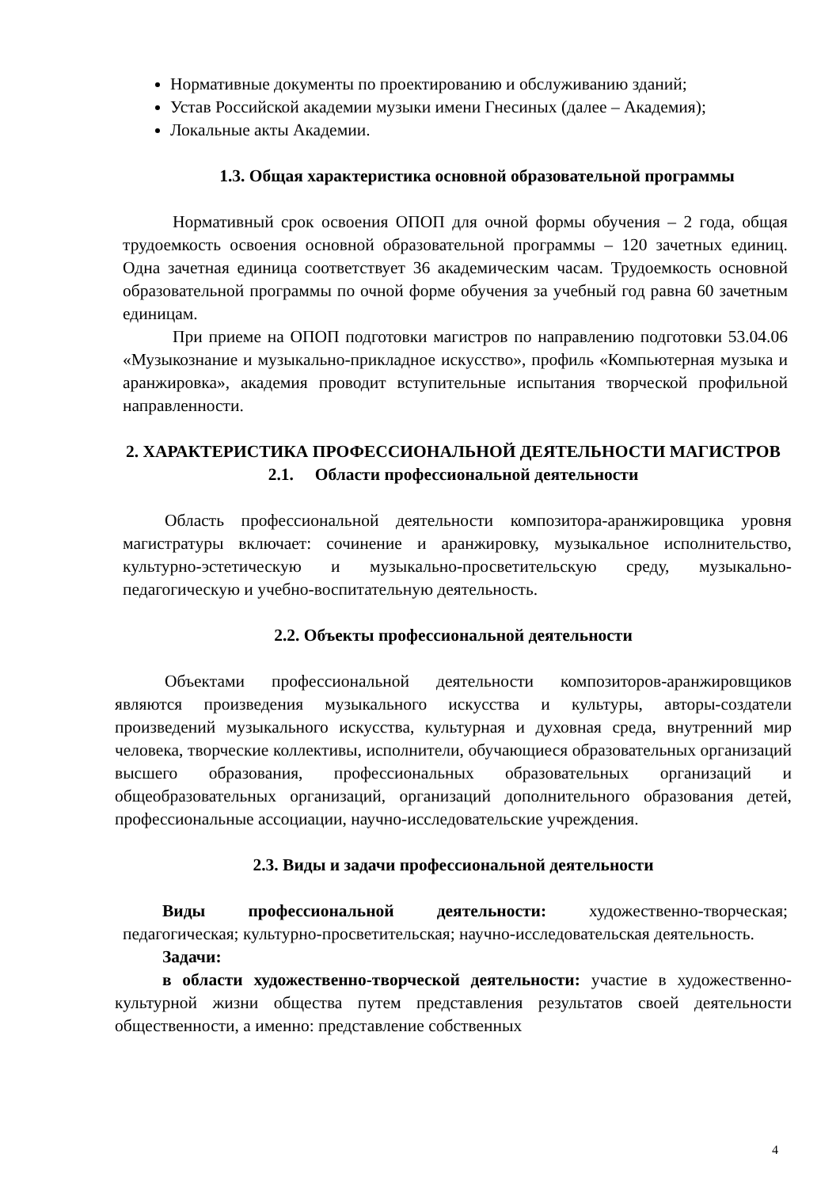Нормативные документы по проектированию и обслуживанию зданий;
Устав Российской академии музыки имени Гнесиных (далее – Академия);
Локальные акты Академии.
1.3. Общая характеристика основной образовательной программы
Нормативный срок освоения ОПОП для очной формы обучения – 2 года, общая трудоемкость освоения основной образовательной программы – 120 зачетных единиц. Одна зачетная единица соответствует 36 академическим часам. Трудоемкость основной образовательной программы по очной форме обучения за учебный год равна 60 зачетным единицам.
При приеме на ОПОП подготовки магистров по направлению подготовки 53.04.06 «Музыкознание и музыкально-прикладное искусство», профиль «Компьютерная музыка и аранжировка», академия проводит вступительные испытания творческой профильной направленности.
2. ХАРАКТЕРИСТИКА ПРОФЕССИОНАЛЬНОЙ ДЕЯТЕЛЬНОСТИ МАГИСТРОВ
2.1. Области профессиональной деятельности
Область профессиональной деятельности композитора-аранжировщика уровня магистратуры включает: сочинение и аранжировку, музыкальное исполнительство, культурно-эстетическую и музыкально-просветительскую среду, музыкально-педагогическую и учебно-воспитательную деятельность.
2.2. Объекты профессиональной деятельности
Объектами профессиональной деятельности композиторов-аранжировщиков являются произведения музыкального искусства и культуры, авторы-создатели произведений музыкального искусства, культурная и духовная среда, внутренний мир человека, творческие коллективы, исполнители, обучающиеся образовательных организаций высшего образования, профессиональных образовательных организаций и общеобразовательных организаций, организаций дополнительного образования детей, профессиональные ассоциации, научно-исследовательские учреждения.
2.3. Виды и задачи профессиональной деятельности
Виды профессиональной деятельности: художественно-творческая; педагогическая; культурно-просветительская; научно-исследовательская деятельность.
Задачи:
в области художественно-творческой деятельности: участие в художественно-культурной жизни общества путем представления результатов своей деятельности общественности, а именно: представление собственных
4